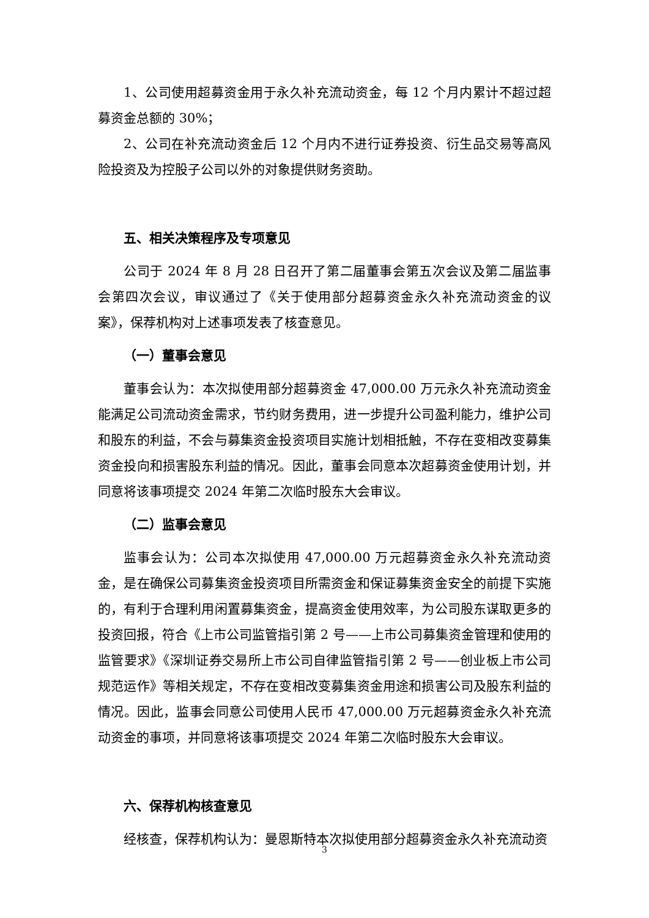1、公司使用超募资金用于永久补充流动资金，每 12 个月内累计不超过超募资金总额的 30%；
2、公司在补充流动资金后 12 个月内不进行证券投资、衍生品交易等高风险投资及为控股子公司以外的对象提供财务资助。
五、相关决策程序及专项意见
公司于 2024 年 8 月 28 日召开了第二届董事会第五次会议及第二届监事会第四次会议，审议通过了《关于使用部分超募资金永久补充流动资金的议案》，保荐机构对上述事项发表了核查意见。
（一）董事会意见
董事会认为：本次拟使用部分超募资金 47,000.00 万元永久补充流动资金能满足公司流动资金需求，节约财务费用，进一步提升公司盈利能力，维护公司和股东的利益，不会与募集资金投资项目实施计划相抵触，不存在变相改变募集资金投向和损害股东利益的情况。因此，董事会同意本次超募资金使用计划，并同意将该事项提交 2024 年第二次临时股东大会审议。
（二）监事会意见
监事会认为：公司本次拟使用 47,000.00 万元超募资金永久补充流动资金，是在确保公司募集资金投资项目所需资金和保证募集资金安全的前提下实施的，有利于合理利用闲置募集资金，提高资金使用效率，为公司股东谋取更多的投资回报，符合《上市公司监管指引第 2 号——上市公司募集资金管理和使用的监管要求》《深圳证券交易所上市公司自律监管指引第 2 号——创业板上市公司规范运作》等相关规定，不存在变相改变募集资金用途和损害公司及股东利益的情况。因此，监事会同意公司使用人民币 47,000.00 万元超募资金永久补充流动资金的事项，并同意将该事项提交 2024 年第二次临时股东大会审议。
六、保荐机构核查意见
经核查，保荐机构认为：曼恩斯特本次拟使用部分超募资金永久补充流动资
3